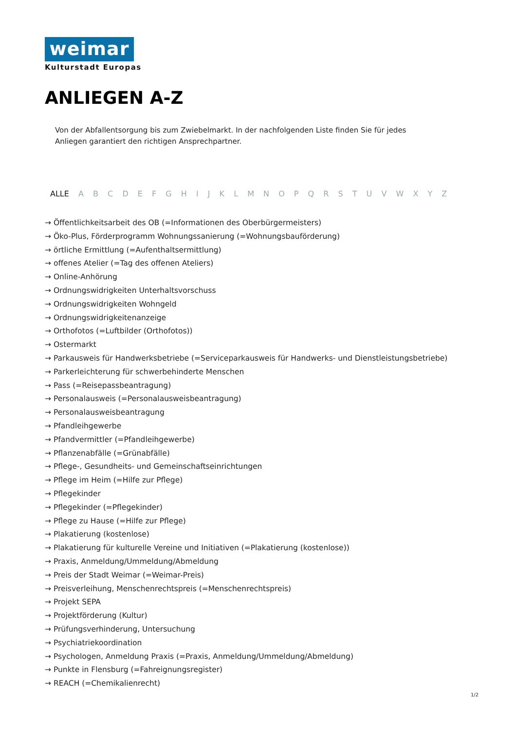weimar
Kulturstadt Europas
ANLIEGEN A-Z
Von der Abfallentsorgung bis zum Zwiebelmarkt. In der nachfolgenden Liste finden Sie für jedes Anliegen garantiert den richtigen Ansprechpartner.
ALLE A B C D E F G H I J K L M N O P Q R S T U V W X Y Z
→ Öffentlichkeitsarbeit des OB (=Informationen des Oberbürgermeisters)
→ Öko-Plus, Förderprogramm Wohnungssanierung (=Wohnungsbauförderung)
→ örtliche Ermittlung (=Aufenthaltsermittlung)
→ offenes Atelier (=Tag des offenen Ateliers)
→ Online-Anhörung
→ Ordnungswidrigkeiten Unterhaltsvorschuss
→ Ordnungswidrigkeiten Wohngeld
→ Ordnungswidrigkeitenanzeige
→ Orthofotos (=Luftbilder (Orthofotos))
→ Ostermarkt
→ Parkausweis für Handwerksbetriebe (=Serviceparkausweis für Handwerks- und Dienstleistungsbetriebe)
→ Parkerleichterung für schwerbehinderte Menschen
→ Pass (=Reisepassbeantragung)
→ Personalausweis (=Personalausweisbeantragung)
→ Personalausweisbeantragung
→ Pfandleihgewerbe
→ Pfandvermittler (=Pfandleihgewerbe)
→ Pflanzenabfälle (=Grünabfälle)
→ Pflege-, Gesundheits- und Gemeinschaftseinrichtungen
→ Pflege im Heim (=Hilfe zur Pflege)
→ Pflegekinder
→ Pflegekinder (=Pflegekinder)
→ Pflege zu Hause (=Hilfe zur Pflege)
→ Plakatierung (kostenlose)
→ Plakatierung für kulturelle Vereine und Initiativen (=Plakatierung (kostenlose))
→ Praxis, Anmeldung/Ummeldung/Abmeldung
→ Preis der Stadt Weimar (=Weimar-Preis)
→ Preisverleihung, Menschenrechtspreis (=Menschenrechtspreis)
→ Projekt SEPA
→ Projektförderung (Kultur)
→ Prüfungsverhinderung, Untersuchung
→ Psychiatriekoordination
→ Psychologen, Anmeldung Praxis (=Praxis, Anmeldung/Ummeldung/Abmeldung)
→ Punkte in Flensburg (=Fahreignungsregister)
→ REACH (=Chemikalienrecht)
1/2